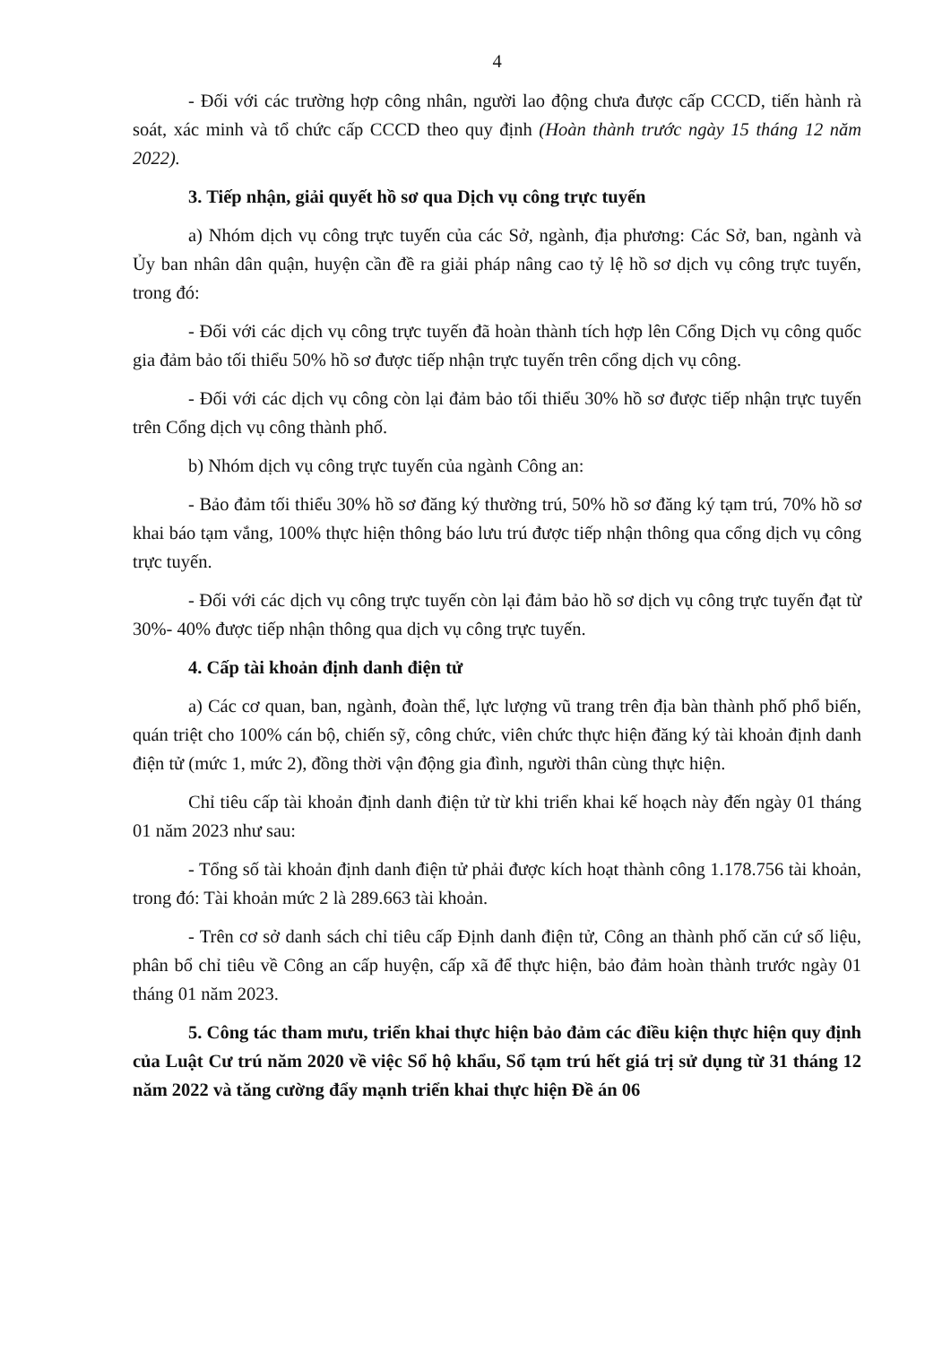4
- Đối với các trường hợp công nhân, người lao động chưa được cấp CCCD, tiến hành rà soát, xác minh và tổ chức cấp CCCD theo quy định (Hoàn thành trước ngày 15 tháng 12 năm 2022).
3. Tiếp nhận, giải quyết hồ sơ qua Dịch vụ công trực tuyến
a) Nhóm dịch vụ công trực tuyến của các Sở, ngành, địa phương: Các Sở, ban, ngành và Ủy ban nhân dân quận, huyện cần đề ra giải pháp nâng cao tỷ lệ hồ sơ dịch vụ công trực tuyến, trong đó:
- Đối với các dịch vụ công trực tuyến đã hoàn thành tích hợp lên Cổng Dịch vụ công quốc gia đảm bảo tối thiểu 50% hồ sơ được tiếp nhận trực tuyến trên cổng dịch vụ công.
- Đối với các dịch vụ công còn lại đảm bảo tối thiểu 30% hồ sơ được tiếp nhận trực tuyến trên Cổng dịch vụ công thành phố.
b) Nhóm dịch vụ công trực tuyến của ngành Công an:
- Bảo đảm tối thiểu 30% hồ sơ đăng ký thường trú, 50% hồ sơ đăng ký tạm trú, 70% hồ sơ khai báo tạm vắng, 100% thực hiện thông báo lưu trú được tiếp nhận thông qua cổng dịch vụ công trực tuyến.
- Đối với các dịch vụ công trực tuyến còn lại đảm bảo hồ sơ dịch vụ công trực tuyến đạt từ 30%- 40% được tiếp nhận thông qua dịch vụ công trực tuyến.
4. Cấp tài khoản định danh điện tử
a) Các cơ quan, ban, ngành, đoàn thể, lực lượng vũ trang trên địa bàn thành phố phổ biến, quán triệt cho 100% cán bộ, chiến sỹ, công chức, viên chức thực hiện đăng ký tài khoản định danh điện tử (mức 1, mức 2), đồng thời vận động gia đình, người thân cùng thực hiện.
Chỉ tiêu cấp tài khoản định danh điện tử từ khi triển khai kế hoạch này đến ngày 01 tháng 01 năm 2023 như sau:
- Tổng số tài khoản định danh điện tử phải được kích hoạt thành công 1.178.756 tài khoản, trong đó: Tài khoản mức 2 là 289.663 tài khoản.
- Trên cơ sở danh sách chỉ tiêu cấp Định danh điện tử, Công an thành phố căn cứ số liệu, phân bổ chỉ tiêu về Công an cấp huyện, cấp xã để thực hiện, bảo đảm hoàn thành trước ngày 01 tháng 01 năm 2023.
5. Công tác tham mưu, triển khai thực hiện bảo đảm các điều kiện thực hiện quy định của Luật Cư trú năm 2020 về việc Sổ hộ khẩu, Sổ tạm trú hết giá trị sử dụng từ 31 tháng 12 năm 2022 và tăng cường đẩy mạnh triển khai thực hiện Đề án 06